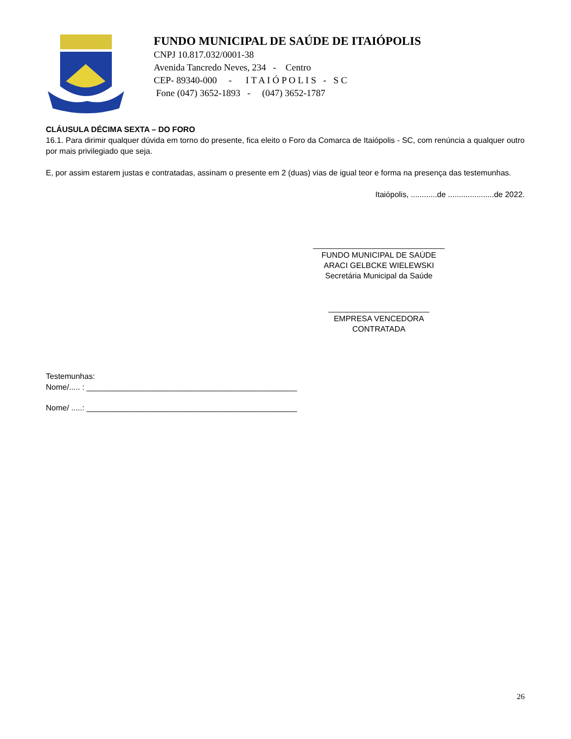FUNDO MUNICIPAL DE SAÚDE DE ITAIÓPOLIS
CNPJ 10.817.032/0001-38
Avenida Tancredo Neves, 234 - Centro
CEP- 89340-000 - I T A I Ó P O L I S - S C
Fone (047) 3652-1893 - (047) 3652-1787
CLÁUSULA DÉCIMA SEXTA – DO FORO
16.1. Para dirimir qualquer dúvida em torno do presente, fica eleito o Foro da Comarca de Itaiópolis - SC, com renúncia a qualquer outro por mais privilegiado que seja.
E, por assim estarem justas e contratadas, assinam o presente em 2 (duas) vias de igual teor e forma na presença das testemunhas.
Itaiópolis, ............de .....................de 2022.
______________________________
FUNDO MUNICIPAL DE SAÚDE
ARACI GELBCKE WIELEWSKI
Secretária Municipal da Saúde
_______________________
EMPRESA VENCEDORA
CONTRATADA
Testemunhas:
Nome/..... : ________________________________________________
Nome/ .....: ________________________________________________
26